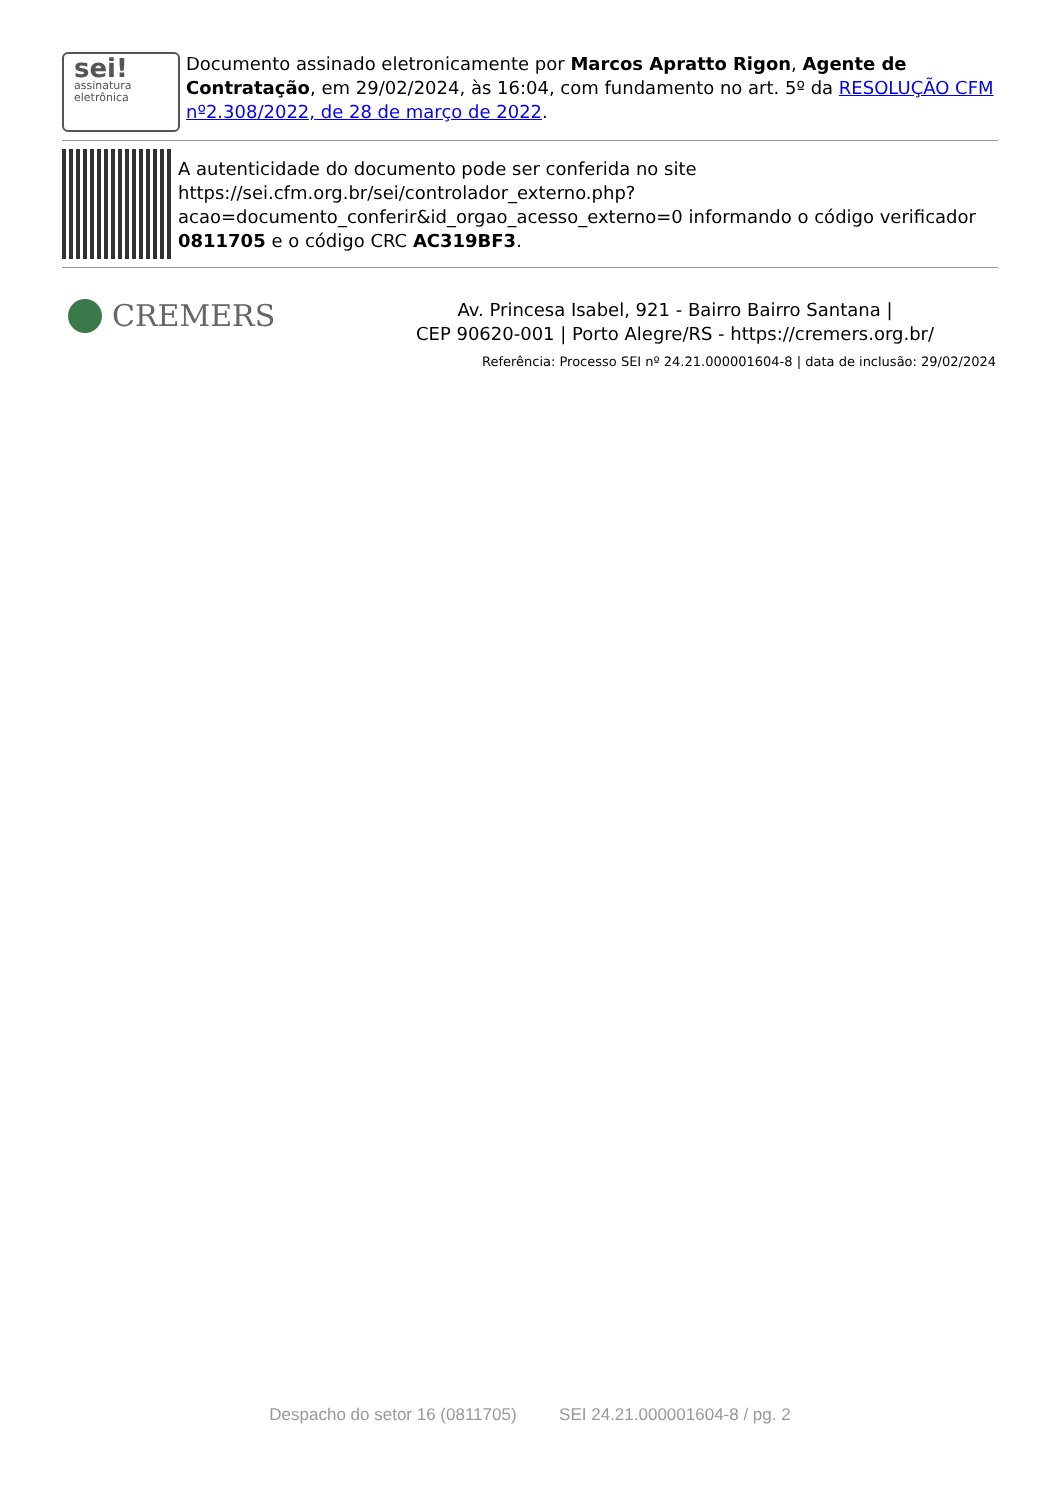sei!
assinatura
eletrônica
Documento assinado eletronicamente por Marcos Apratto Rigon, Agente de Contratação, em 29/02/2024, às 16:04, com fundamento no art. 5º da RESOLUÇÃO CFM nº2.308/2022, de 28 de março de 2022.
A autenticidade do documento pode ser conferida no site https://sei.cfm.org.br/sei/controlador_externo.php?acao=documento_conferir&id_orgao_acesso_externo=0 informando o código verificador 0811705 e o código CRC AC319BF3.
CREMERS
Av. Princesa Isabel, 921 - Bairro Bairro Santana |
CEP 90620-001 | Porto Alegre/RS - https://cremers.org.br/
Referência: Processo SEI nº 24.21.000001604-8 | data de inclusão: 29/02/2024
Despacho do setor 16 (0811705) SEI 24.21.000001604-8 / pg. 2